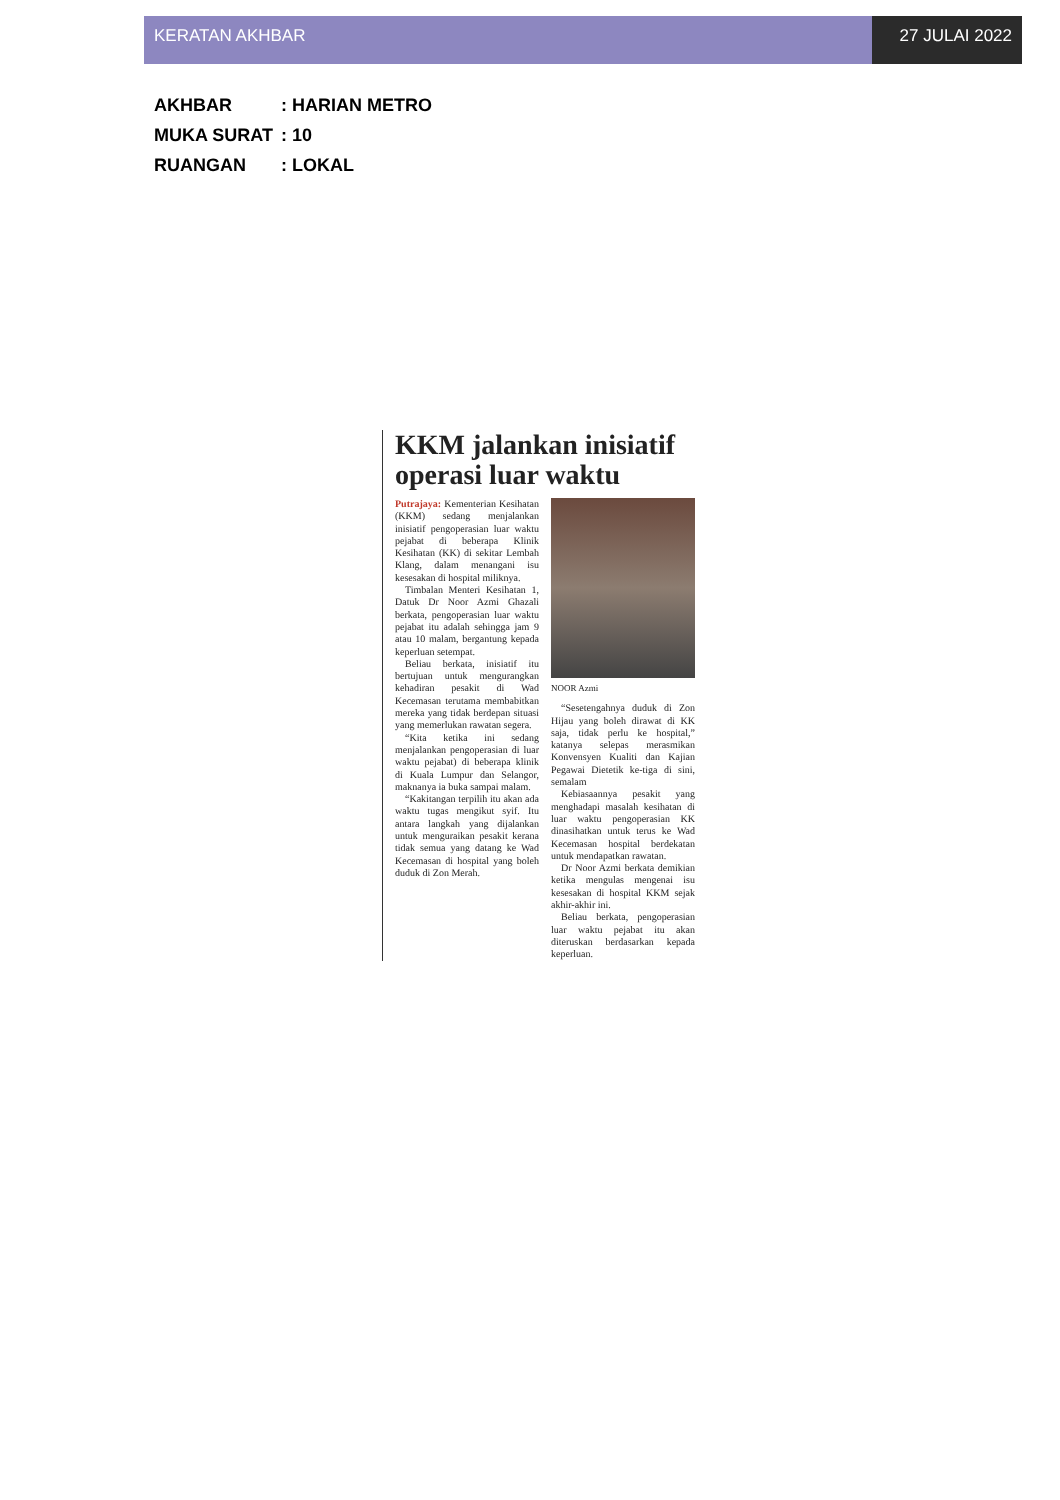KERATAN AKHBAR 27 JULAI 2022
AKHBAR: HARIAN METRO
MUKA SURAT: 10
RUANGAN: LOKAL
KKM jalankan inisiatif operasi luar waktu
Putrajaya: Kementerian Kesihatan (KKM) sedang menjalankan inisiatif pengoperasian luar waktu pejabat di beberapa Klinik Kesihatan (KK) di sekitar Lembah Klang, dalam menangani isu kesesakan di hospital miliknya.
Timbalan Menteri Kesihatan 1, Datuk Dr Noor Azmi Ghazali berkata, pengoperasian luar waktu pejabat itu adalah sehingga jam 9 atau 10 malam, bergantung kepada keperluan setempat.
Beliau berkata, inisiatif itu bertujuan untuk mengurangkan kehadiran pesakit di Wad Kecemasan terutama membabitkan mereka yang tidak berdepan situasi yang memerlukan rawatan segera.
“Kita ketika ini sedang menjalankan pengoperasian di luar waktu pejabat) di beberapa klinik di Kuala Lumpur dan Selangor, maknanya ia buka sampai malam.
“Kakitangan terpilih itu akan ada waktu tugas mengikut syif. Itu antara langkah yang dijalankan untuk menguraikan pesakit kerana tidak semua yang datang ke Wad Kecemasan di hospital yang boleh duduk di Zon Merah.
NOOR Azmi
“Sesetengahnya duduk di Zon Hijau yang boleh dirawat di KK saja, tidak perlu ke hospital,” katanya selepas merasmikan Konvensyen Kualiti dan Kajian Pegawai Dietetik ke-tiga di sini, semalam
Kebiasaannya pesakit yang menghadapi masalah kesihatan di luar waktu pengoperasian KK dinasihatkan untuk terus ke Wad Kecemasan hospital berdekatan untuk mendapatkan rawatan.
Dr Noor Azmi berkata demikian ketika mengulas mengenai isu kesesakan di hospital KKM sejak akhir-akhir ini.
Beliau berkata, pengoperasian luar waktu pejabat itu akan diteruskan berdasarkan kepada keperluan.